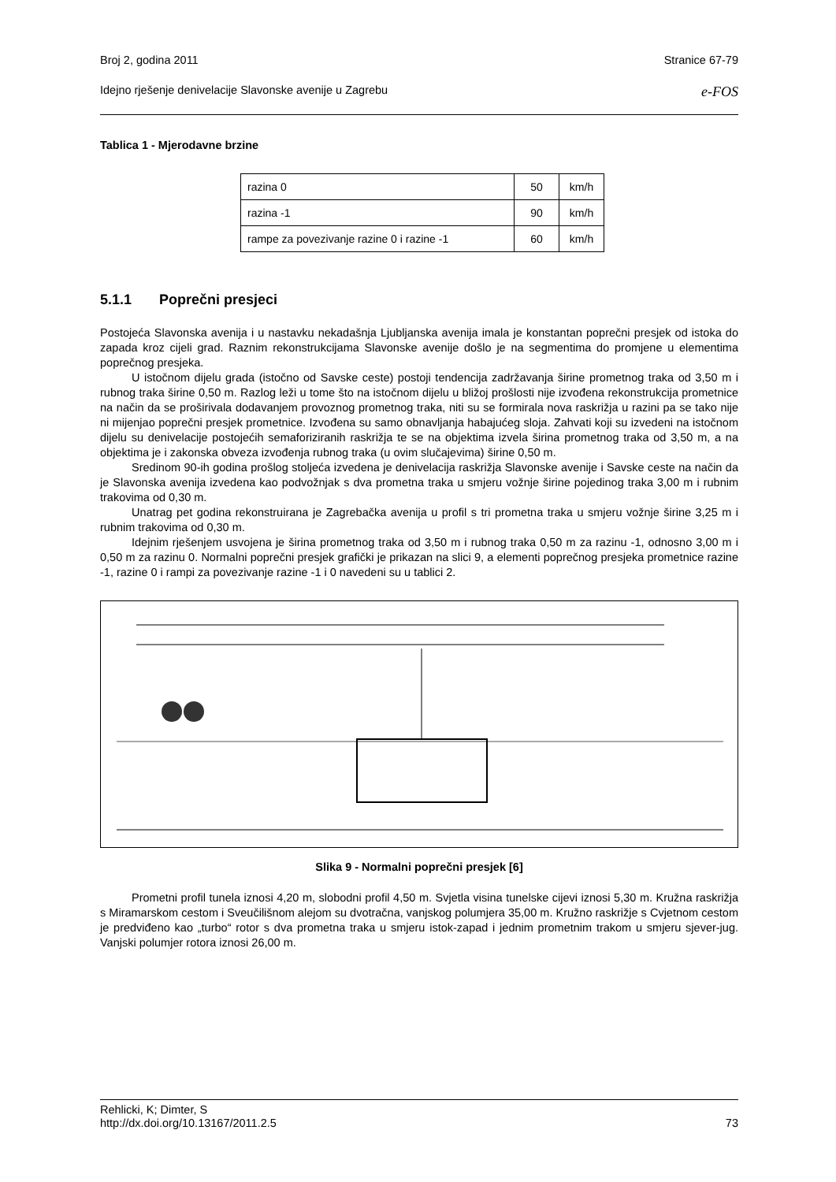Broj 2, godina 2011 Stranice 67-79
Idejno rješenje denivelacije Slavonske avenije u Zagrebu e-FOS
Tablica 1 - Mjerodavne brzine
| razina 0 | 50 | km/h |
| razina -1 | 90 | km/h |
| rampe za povezivanje razine 0 i razine -1 | 60 | km/h |
5.1.1 Poprečni presjeci
Postojeća Slavonska avenija i u nastavku nekadašnja Ljubljanska avenija imala je konstantan poprečni presjek od istoka do zapada kroz cijeli grad. Raznim rekonstrukcijama Slavonske avenije došlo je na segmentima do promjene u elementima poprečnog presjeka.
U istočnom dijelu grada (istočno od Savske ceste) postoji tendencija zadržavanja širine prometnog traka od 3,50 m i rubnog traka širine 0,50 m. Razlog leži u tome što na istočnom dijelu u bližoj prošlosti nije izvođena rekonstrukcija prometnice na način da se proširivala dodavanjem provoznog prometnog traka, niti su se formirala nova raskrižja u razini pa se tako nije ni mijenjao poprečni presjek prometnice. Izvođena su samo obnavljanja habajućeg sloja. Zahvati koji su izvedeni na istočnom dijelu su denivelacije postojećih semaforiziranih raskrižja te se na objektima izvela širina prometnog traka od 3,50 m, a na objektima je i zakonska obveza izvođenja rubnog traka (u ovim slučajevima) širine 0,50 m.
Sredinom 90-ih godina prošlog stoljeća izvedena je denivelacija raskrižja Slavonske avenije i Savske ceste na način da je Slavonska avenija izvedena kao podvožnjak s dva prometna traka u smjeru vožnje širine pojedinog traka 3,00 m i rubnim trakovima od 0,30 m.
Unatrag pet godina rekonstruirana je Zagrebačka avenija u profil s tri prometna traka u smjeru vožnje širine 3,25 m i rubnim trakovima od 0,30 m.
Idejnim rješenjem usvojena je širina prometnog traka od 3,50 m i rubnog traka 0,50 m za razinu -1, odnosno 3,00 m i 0,50 m za razinu 0. Normalni poprečni presjek grafički je prikazan na slici 9, a elementi poprečnog presjeka prometnice razine -1, razine 0 i rampi za povezivanje razine -1 i 0 navedeni su u tablici 2.
Slika 9 - Normalni poprečni presjek [6]
Prometni profil tunela iznosi 4,20 m, slobodni profil 4,50 m. Svjetla visina tunelske cijevi iznosi 5,30 m. Kružna raskrižja s Miramarskom cestom i Sveučilišnom alejom su dvotračna, vanjskog polumjera 35,00 m. Kružno raskrižje s Cvjetnom cestom je predviđeno kao „turbo“ rotor s dva prometna traka u smjeru istok-zapad i jednim prometnim trakom u smjeru sjever-jug. Vanjski polumjer rotora iznosi 26,00 m.
Rehlicki, K; Dimter, S
http://dx.doi.org/10.13167/2011.2.5 73